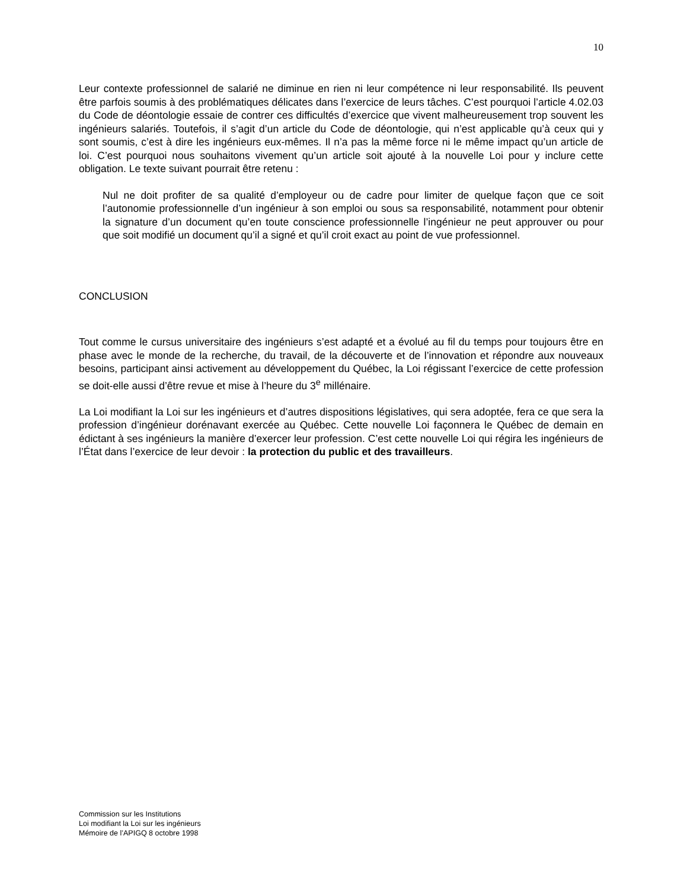10
Leur contexte professionnel de salarié ne diminue en rien ni leur compétence ni leur responsabilité. Ils peuvent être parfois soumis à des problématiques délicates dans l’exercice de leurs tâches. C’est pourquoi l’article 4.02.03 du Code de déontologie essaie de contrer ces difficultés d’exercice que vivent malheureusement trop souvent les ingénieurs salariés. Toutefois, il s’agit d’un article du Code de déontologie, qui n’est applicable qu’à ceux qui y sont soumis, c’est à dire les ingénieurs eux-mêmes. Il n’a pas la même force ni le même impact qu’un article de loi. C’est pourquoi nous souhaitons vivement qu’un article soit ajouté à la nouvelle Loi pour y inclure cette obligation. Le texte suivant pourrait être retenu :
Nul ne doit profiter de sa qualité d’employeur ou de cadre pour limiter de quelque façon que ce soit l’autonomie professionnelle d’un ingénieur à son emploi ou sous sa responsabilité, notamment pour obtenir la signature d’un document qu’en toute conscience professionnelle l’ingénieur ne peut approuver ou pour que soit modifié un document qu’il a signé et qu’il croit exact au point de vue professionnel.
CONCLUSION
Tout comme le cursus universitaire des ingénieurs s’est adapté et a évolué au fil du temps pour toujours être en phase avec le monde de la recherche, du travail, de la découverte et de l’innovation et répondre aux nouveaux besoins, participant ainsi activement au développement du Québec, la Loi régissant l’exercice de cette profession se doit-elle aussi d’être revue et mise à l’heure du 3<sup>e</sup> millénaire.
La Loi modifiant la Loi sur les ingénieurs et d’autres dispositions législatives, qui sera adoptée, fera ce que sera la profession d’ingénieur dorénavant exercée au Québec. Cette nouvelle Loi façonnera le Québec de demain en édictant à ses ingénieurs la manière d’exercer leur profession. C’est cette nouvelle Loi qui régira les ingénieurs de l’État dans l’exercice de leur devoir : la protection du public et des travailleurs.
Commission sur les Institutions
Loi modifiant la Loi sur les ingénieurs
Mémoire de l’APIGQ 8 octobre 1998